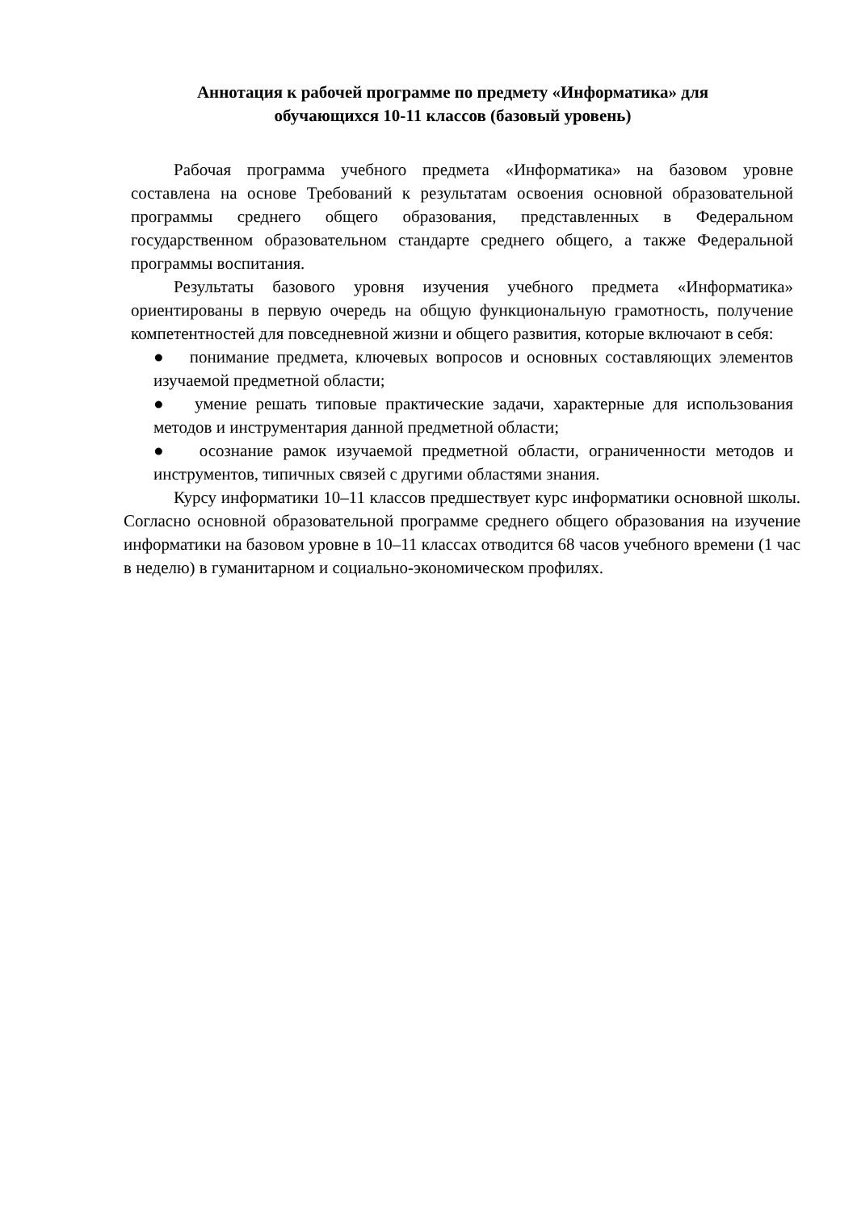Аннотация к рабочей программе по предмету «Информатика» для
обучающихся 10-11 классов (базовый уровень)
Рабочая программа учебного предмета «Информатика» на базовом уровне составлена на основе Требований к результатам освоения основной образовательной программы среднего общего образования, представленных в Федеральном государственном образовательном стандарте среднего общего, а также Федеральной программы воспитания.
Результаты базового уровня изучения учебного предмета «Информатика» ориентированы в первую очередь на общую функциональную грамотность, получение компетентностей для повседневной жизни и общего развития, которые включают в себя:
● понимание предмета, ключевых вопросов и основных составляющих элементов изучаемой предметной области;
● умение решать типовые практические задачи, характерные для использования методов и инструментария данной предметной области;
● осознание рамок изучаемой предметной области, ограниченности методов и инструментов, типичных связей с другими областями знания.
Курсу информатики 10–11 классов предшествует курс информатики основной школы. Согласно основной образовательной программе среднего общего образования на изучение информатики на базовом уровне в 10–11 классах отводится 68 часов учебного времени (1 час в неделю) в гуманитарном и социально-экономическом профилях.